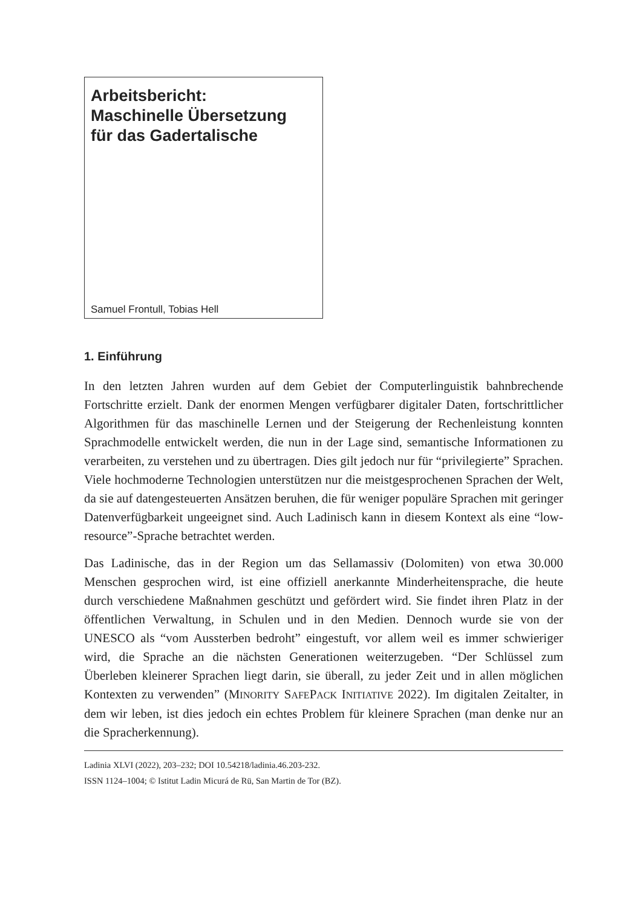Arbeitsbericht:
Maschinelle Übersetzung
für das Gadertalische
Samuel Frontull, Tobias Hell
1. Einführung
In den letzten Jahren wurden auf dem Gebiet der Computerlinguistik bahnbrechende Fortschritte erzielt. Dank der enormen Mengen verfügbarer digitaler Daten, fortschrittlicher Algorithmen für das maschinelle Lernen und der Steigerung der Rechenleistung konnten Sprachmodelle entwickelt werden, die nun in der Lage sind, semantische Informationen zu verarbeiten, zu verstehen und zu übertragen. Dies gilt jedoch nur für “privilegierte” Sprachen. Viele hochmoderne Technologien unterstützen nur die meistgesprochenen Sprachen der Welt, da sie auf datengesteuerten Ansätzen beruhen, die für weniger populäre Sprachen mit geringer Datenverfügbarkeit ungeeignet sind. Auch Ladinisch kann in diesem Kontext als eine “low-resource”-Sprache betrachtet werden.
Das Ladinische, das in der Region um das Sellamassiv (Dolomiten) von etwa 30.000 Menschen gesprochen wird, ist eine offiziell anerkannte Minderheitensprache, die heute durch verschiedene Maßnahmen geschützt und gefördert wird. Sie findet ihren Platz in der öffentlichen Verwaltung, in Schulen und in den Medien. Dennoch wurde sie von der UNESCO als “vom Aussterben bedroht” eingestuft, vor allem weil es immer schwieriger wird, die Sprache an die nächsten Generationen weiterzugeben. “Der Schlüssel zum Überleben kleinerer Sprachen liegt darin, sie überall, zu jeder Zeit und in allen möglichen Kontexten zu verwenden” (MINORITY SAFEPACK INITIATIVE 2022). Im digitalen Zeitalter, in dem wir leben, ist dies jedoch ein echtes Problem für kleinere Sprachen (man denke nur an die Spracherkennung).
Ladinia XLVI (2022), 203–232; DOI 10.54218/ladinia.46.203-232.
ISSN 1124–1004; © Istitut Ladin Micurá de Rü, San Martin de Tor (BZ).